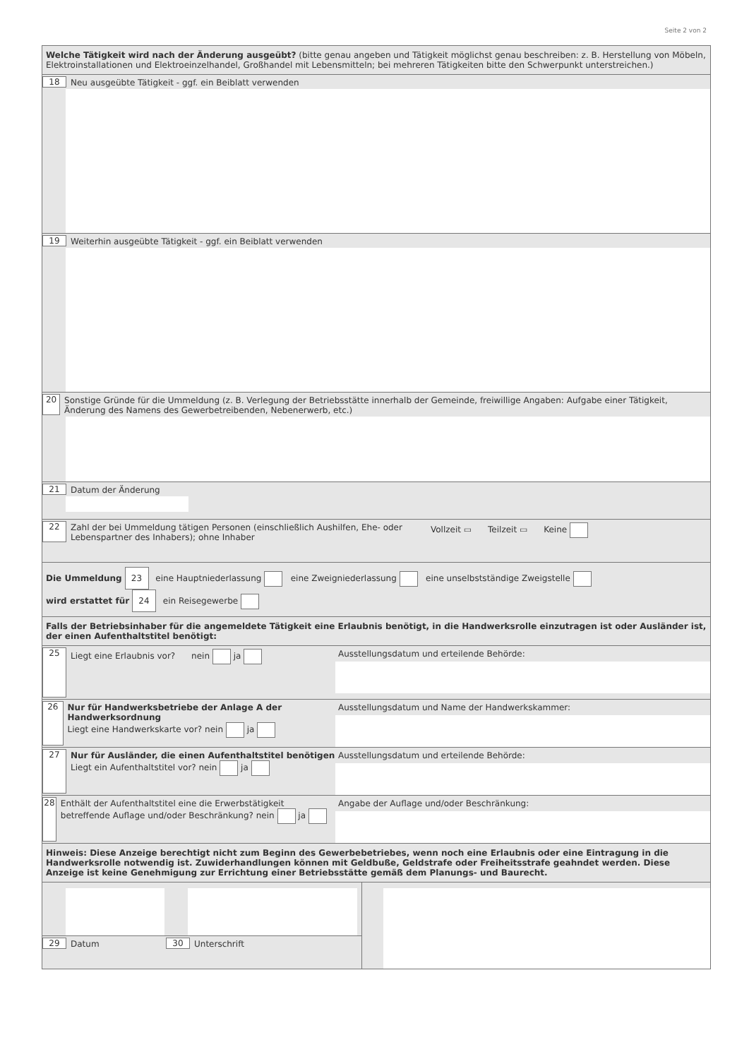Seite 2 von 2
Welche Tätigkeit wird nach der Änderung ausgeübt? (bitte genau angeben und Tätigkeit möglichst genau beschreiben: z. B. Herstellung von Möbeln, Elektroinstallationen und Elektroeinzelhandel, Großhandel mit Lebensmitteln; bei mehreren Tätigkeiten bitte den Schwerpunkt unterstreichen.)
18 Neu ausgeübte Tätigkeit - ggf. ein Beiblatt verwenden
19 Weiterhin ausgeübte Tätigkeit - ggf. ein Beiblatt verwenden
20 Sonstige Gründe für die Ummeldung (z. B. Verlegung der Betriebsstätte innerhalb der Gemeinde, freiwillige Angaben: Aufgabe einer Tätigkeit, Änderung des Namens des Gewerbetreibenden, Nebenerwerb, etc.)
21 Datum der Änderung
22 Zahl der bei Ummeldung tätigen Personen (einschließlich Aushilfen, Ehe- oder Lebenspartner des Inhabers); ohne Inhaber Vollzeit ▭ Teilzeit ▭ Keine
Die Ummeldung 23 eine Hauptniederlassung eine Zweigniederlassung eine unselbstständige Zweigstelle
wird erstattet für 24 ein Reisegewerbe
Falls der Betriebsinhaber für die angemeldete Tätigkeit eine Erlaubnis benötigt, in die Handwerksrolle einzutragen ist oder Ausländer ist, der einen Aufenthaltstitel benötigt:
25 Liegt eine Erlaubnis vor? nein ja Ausstellungsdatum und erteilende Behörde:
26 Nur für Handwerksbetriebe der Anlage A der Handwerksordnung
Liegt eine Handwerkskarte vor? nein ja
Ausstellungsdatum und Name der Handwerkskammer:
27 Nur für Ausländer, die einen Aufenthaltstitel benötigen
Liegt ein Aufenthaltstitel vor? nein ja
Ausstellungsdatum und erteilende Behörde:
28 Enthält der Aufenthaltstitel eine die Erwerbstätigkeit betreffende Auflage und/oder Beschränkung? nein ja
Angabe der Auflage und/oder Beschränkung:
Hinweis: Diese Anzeige berechtigt nicht zum Beginn des Gewerbebetriebes, wenn noch eine Erlaubnis oder eine Eintragung in die Handwerksrolle notwendig ist. Zuwiderhandlungen können mit Geldbuße, Geldstrafe oder Freiheitsstrafe geahndet werden. Diese Anzeige ist keine Genehmigung zur Errichtung einer Betriebsstätte gemäß dem Planungs- und Baurecht.
29 Datum 30 Unterschrift